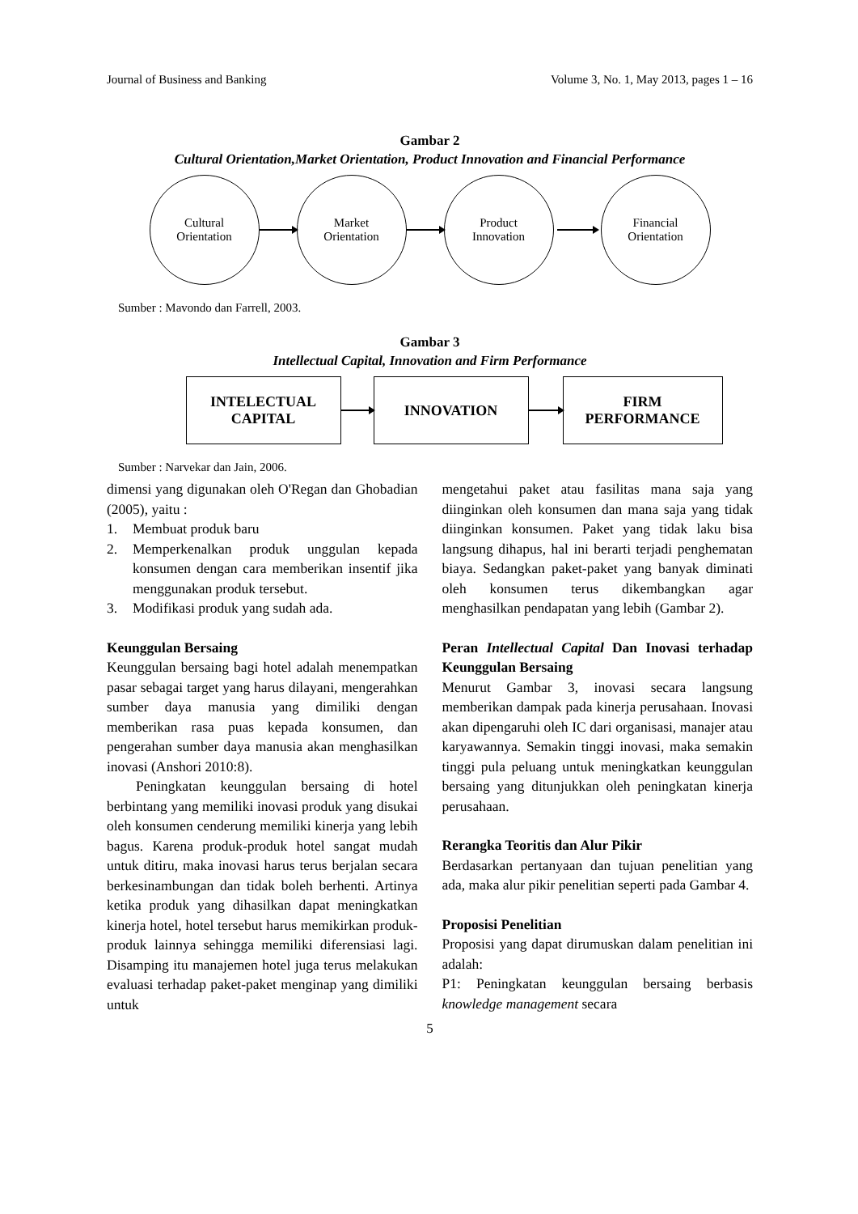Journal of Business and Banking Volume 3, No. 1, May 2013, pages 1 – 16
Gambar 2
Cultural Orientation,Market Orientation, Product Innovation and Financial Performance
Cultural
Orientation
Market
Orientation
Product
Innovation
Financial
Orientation
Sumber : Mavondo dan Farrell, 2003.
Gambar 3
Intellectual Capital, Innovation and Firm Performance
INTELECTUAL
CAPITAL
INNOVATION
FIRM
PERFORMANCE
Sumber : Narvekar dan Jain, 2006.
dimensi yang digunakan oleh O'Regan dan Ghobadian (2005), yaitu :
1. Membuat produk baru
2. Memperkenalkan produk unggulan kepada konsumen dengan cara memberikan insentif jika menggunakan produk tersebut.
3. Modifikasi produk yang sudah ada.
Keunggulan Bersaing
Keunggulan bersaing bagi hotel adalah menempatkan pasar sebagai target yang harus dilayani, mengerahkan sumber daya manusia yang dimiliki dengan memberikan rasa puas kepada konsumen, dan pengerahan sumber daya manusia akan menghasilkan inovasi (Anshori 2010:8).
Peningkatan keunggulan bersaing di hotel berbintang yang memiliki inovasi produk yang disukai oleh konsumen cenderung memiliki kinerja yang lebih bagus. Karena produk-produk hotel sangat mudah untuk ditiru, maka inovasi harus terus berjalan secara berkesinambungan dan tidak boleh berhenti. Artinya ketika produk yang dihasilkan dapat meningkatkan kinerja hotel, hotel tersebut harus memikirkan produk-produk lainnya sehingga memiliki diferensiasi lagi. Disamping itu manajemen hotel juga terus melakukan evaluasi terhadap paket-paket menginap yang dimiliki untuk
mengetahui paket atau fasilitas mana saja yang diinginkan oleh konsumen dan mana saja yang tidak diinginkan konsumen. Paket yang tidak laku bisa langsung dihapus, hal ini berarti terjadi penghematan biaya. Sedangkan paket-paket yang banyak diminati oleh konsumen terus dikembangkan agar menghasilkan pendapatan yang lebih (Gambar 2).
Peran Intellectual Capital Dan Inovasi terhadap Keunggulan Bersaing
Menurut Gambar 3, inovasi secara langsung memberikan dampak pada kinerja perusahaan. Inovasi akan dipengaruhi oleh IC dari organisasi, manajer atau karyawannya. Semakin tinggi inovasi, maka semakin tinggi pula peluang untuk meningkatkan keunggulan bersaing yang ditunjukkan oleh peningkatan kinerja perusahaan.
Rerangka Teoritis dan Alur Pikir
Berdasarkan pertanyaan dan tujuan penelitian yang ada, maka alur pikir penelitian seperti pada Gambar 4.
Proposisi Penelitian
Proposisi yang dapat dirumuskan dalam penelitian ini adalah:
P1: Peningkatan keunggulan bersaing berbasis knowledge management secara
5